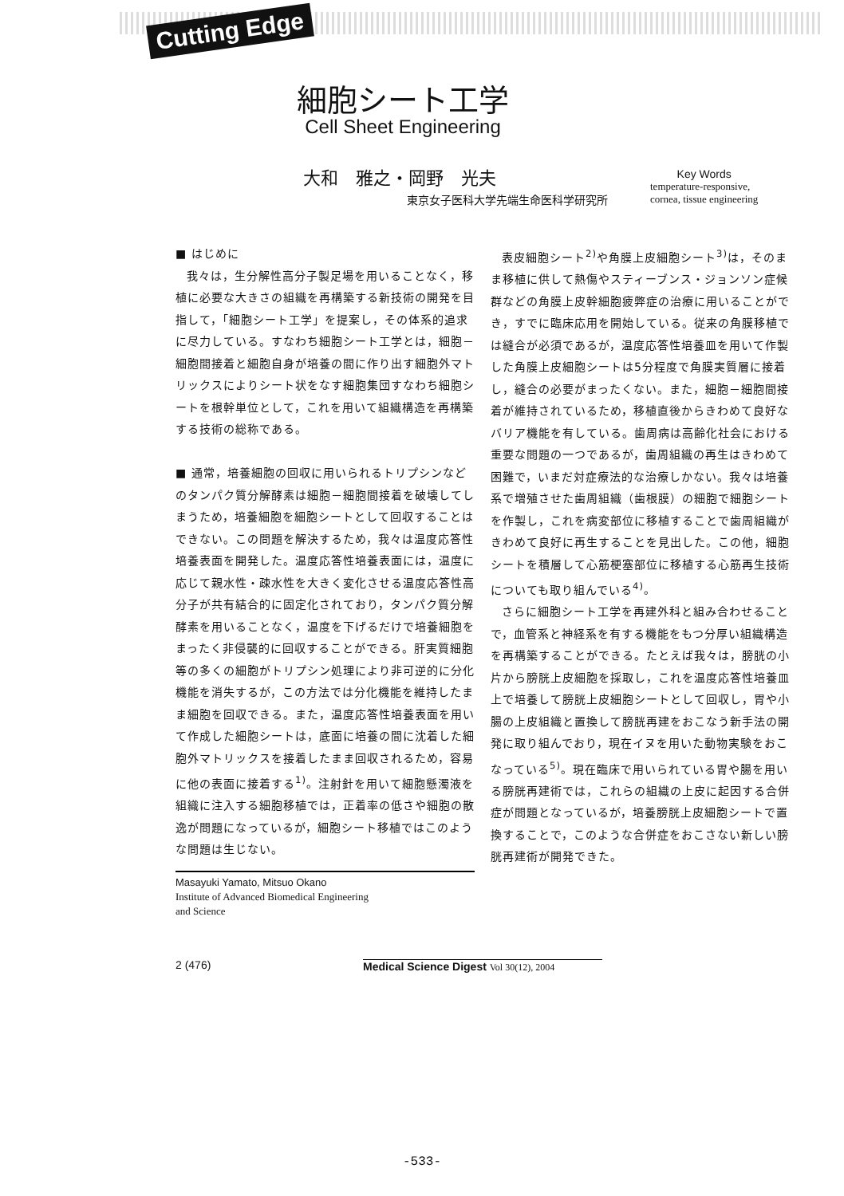Cutting Edge
細胞シート工学
Cell Sheet Engineering
大和　雅之・岡野　光夫
東京女子医科大学先端生命医科学研究所
Key Words
temperature-responsive,
cornea, tissue engineering
■ はじめに
我々は，生分解性高分子製足場を用いることなく，移植に必要な大きさの組織を再構築する新技術の開発を目指して，「細胞シート工学」を提案し，その体系的追求に尽力している。すなわち細胞シート工学とは，細胞－細胞間接着と細胞自身が培養の間に作り出す細胞外マトリックスによりシート状をなす細胞集団すなわち細胞シートを根幹単位として，これを用いて組織構造を再構築する技術の総称である。
■ 通常，培養細胞の回収に用いられるトリプシンなどのタンパク質分解酵素は細胞－細胞間接着を破壊してしまうため，培養細胞を細胞シートとして回収することはできない。この問題を解決するため，我々は温度応答性培養表面を開発した。温度応答性培養表面には，温度に応じて親水性・疎水性を大きく変化させる温度応答性高分子が共有結合的に固定化されており，タンパク質分解酵素を用いることなく，温度を下げるだけで培養細胞をまったく非侵襲的に回収することができる。肝実質細胞等の多くの細胞がトリプシン処理により非可逆的に分化機能を消失するが，この方法では分化機能を維持したまま細胞を回収できる。また，温度応答性培養表面を用いて作成した細胞シートは，底面に培養の間に沈着した細胞外マトリックスを接着したまま回収されるため，容易に他の表面に接着する<sup>1)</sup>。注射針を用いて細胞懸濁液を組織に注入する細胞移植では，正着率の低さや細胞の散逸が問題になっているが，細胞シート移植ではこのような問題は生じない。
Masayuki Yamato, Mitsuo Okano
Institute of Advanced Biomedical Engineering
and Science
表皮細胞シート<sup>2)</sup>や角膜上皮細胞シート<sup>3)</sup>は，そのまま移植に供して熱傷やスティーブンス・ジョンソン症候群などの角膜上皮幹細胞疲弊症の治療に用いることができ，すでに臨床応用を開始している。従来の角膜移植では縫合が必須であるが，温度応答性培養皿を用いて作製した角膜上皮細胞シートは5分程度で角膜実質層に接着し，縫合の必要がまったくない。また，細胞－細胞間接着が維持されているため，移植直後からきわめて良好なバリア機能を有している。歯周病は高齢化社会における重要な問題の一つであるが，歯周組織の再生はきわめて困難で，いまだ対症療法的な治療しかない。我々は培養系で増殖させた歯周組織（歯根膜）の細胞で細胞シートを作製し，これを病変部位に移植することで歯周組織がきわめて良好に再生することを見出した。この他，細胞シートを積層して心筋梗塞部位に移植する心筋再生技術についても取り組んでいる<sup>4)</sup>。
さらに細胞シート工学を再建外科と組み合わせることで，血管系と神経系を有する機能をもつ分厚い組織構造を再構築することができる。たとえば我々は，膀胱の小片から膀胱上皮細胞を採取し，これを温度応答性培養皿上で培養して膀胱上皮細胞シートとして回収し，胃や小腸の上皮組織と置換して膀胱再建をおこなう新手法の開発に取り組んでおり，現在イヌを用いた動物実験をおこなっている<sup>5)</sup>。現在臨床で用いられている胃や腸を用いる膀胱再建術では，これらの組織の上皮に起因する合併症が問題となっているが，培養膀胱上皮細胞シートで置換することで，このような合併症をおこさない新しい膀胱再建術が開発できた。
2 (476)
Medical Science Digest Vol 30(12), 2004
-533-